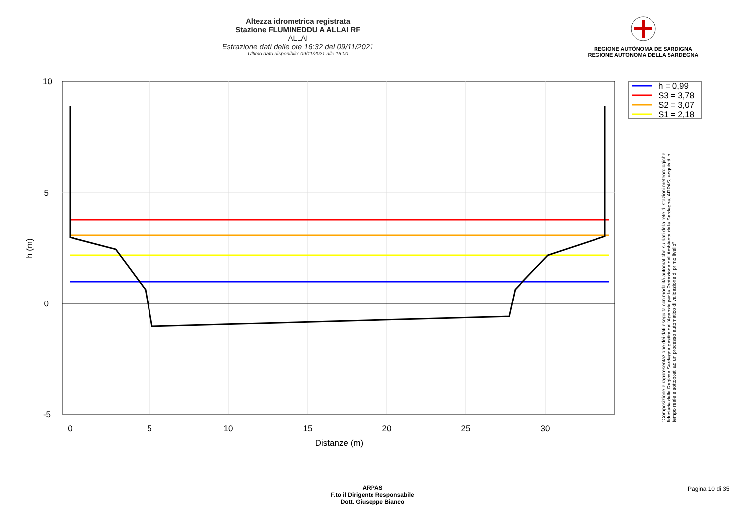Altezza idrometrica registrata
Stazione FLUMINEDDU A ALLAI RF
ALLAI
Estrazione dati delle ore 16:32 del 09/11/2021
Ultimo dato disponibile: 09/11/2021 alle 16:00
REGIONE AUTÒNOMA DE SARDIGNA
REGIONE AUTONOMA DELLA SARDEGNA
10
5
0
-5
0
5
10
15
20
25
30
Distanze (m)
h (m)
h = 0,99
S3 = 3,78
S2 = 3,07
S1 = 2,18
"Composizione e rappresentazione dei dati eseguita con modalità automatiche su dati della rete di stazioni meteorologiche fiduciarie della Regione Sardegna gestita dall'Agenzia per la Protezione dell'Ambiente della Sardegna, ARPAS, acquisiti in tempo reale e sottoposti ad un processo automatico di validazione di primo livello"
ARPAS
F.to il Dirigente Responsabile
Dott. Giuseppe Bianco
Pagina 10 di 35